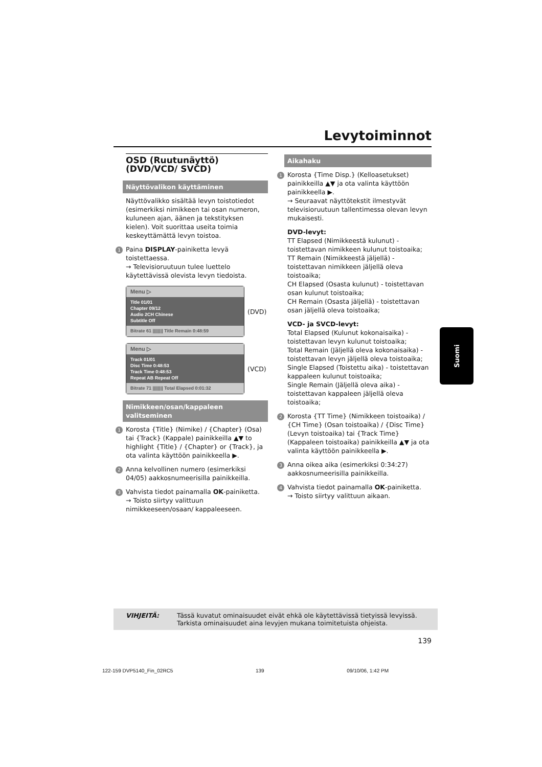Levytoiminnot
OSD (Ruutunäyttö) (DVD/VCD/ SVCD)
Näyttövalikon käyttäminen
Näyttövalikko sisältää levyn toistotiedot (esimerkiksi nimikkeen tai osan numeron, kuluneen ajan, äänen ja tekstityksen kielen). Voit suorittaa useita toimia keskeyttämättä levyn toistoa.
1 Paina DISPLAY-painiketta levyä toistettaessa.
→ Televisioruutuun tulee luettelo käytettävissä olevista levyn tiedoista.
Menu ▷
Title 01/01
Chapter 09/12
Audio 2CH Chinese
Subtitle Off
Bitrate 61 |||||||| Title Remain 0:48:59
(DVD)
Menu ▷
Track 01/01
Disc Time 0:48:53
Track Time 0:48:53
Repeat AB Repeat Off
Bitrate 71 |||||||| Total Elapsed 0:01:32
(VCD)
Nimikkeen/osan/kappaleen valitseminen
1 Korosta {Title} (Nimike) / {Chapter} (Osa) tai {Track} (Kappale) painikkeilla ▲▼ to highlight {Title} / {Chapter} or {Track}, ja ota valinta käyttöön painikkeella ▶.
2 Anna kelvollinen numero (esimerkiksi 04/05) aakkosnumeerisilla painikkeilla.
3 Vahvista tiedot painamalla OK-painiketta.
→ Toisto siirtyy valittuun nimikkeeseen/osaan/ kappaleeseen.
Aikahaku
1 Korosta {Time Disp.} (Kelloasetukset) painikkeilla ▲▼ ja ota valinta käyttöön painikkeella ▶.
→ Seuraavat näyttötekstit ilmestyvät televisioruutuun tallentimessa olevan levyn mukaisesti.
DVD-levyt:
TT Elapsed (Nimikkeestä kulunut) - toistettavan nimikkeen kulunut toistoaika;
TT Remain (Nimikkeestä jäljellä) - toistettavan nimikkeen jäljellä oleva toistoaika;
CH Elapsed (Osasta kulunut) - toistettavan osan kulunut toistoaika;
CH Remain (Osasta jäljellä) - toistettavan osan jäljellä oleva toistoaika;
VCD- ja SVCD-levyt:
Total Elapsed (Kulunut kokonaisaika) - toistettavan levyn kulunut toistoaika;
Total Remain (Jäljellä oleva kokonaisaika) - toistettavan levyn jäljellä oleva toistoaika;
Single Elapsed (Toistettu aika) - toistettavan kappaleen kulunut toistoaika;
Single Remain (Jäljellä oleva aika) - toistettavan kappaleen jäljellä oleva toistoaika;
2 Korosta {TT Time} (Nimikkeen toistoaika) / {CH Time} (Osan toistoaika) / {Disc Time} (Levyn toistoaika) tai {Track Time} (Kappaleen toistoaika) painikkeilla ▲▼ ja ota valinta käyttöön painikkeella ▶.
3 Anna oikea aika (esimerkiksi 0:34:27) aakkosnumeerisilla painikkeilla.
4 Vahvista tiedot painamalla OK-painiketta.
→ Toisto siirtyy valittuun aikaan.
Suomi
VIHJEITÄ: Tässä kuvatut ominaisuudet eivät ehkä ole käytettävissä tietyissä levyissä. Tarkista ominaisuudet aina levyjen mukana toimitetuista ohjeista.
139
122-159 DVP5140_Fin_02RC5 139 09/10/06, 1:42 PM